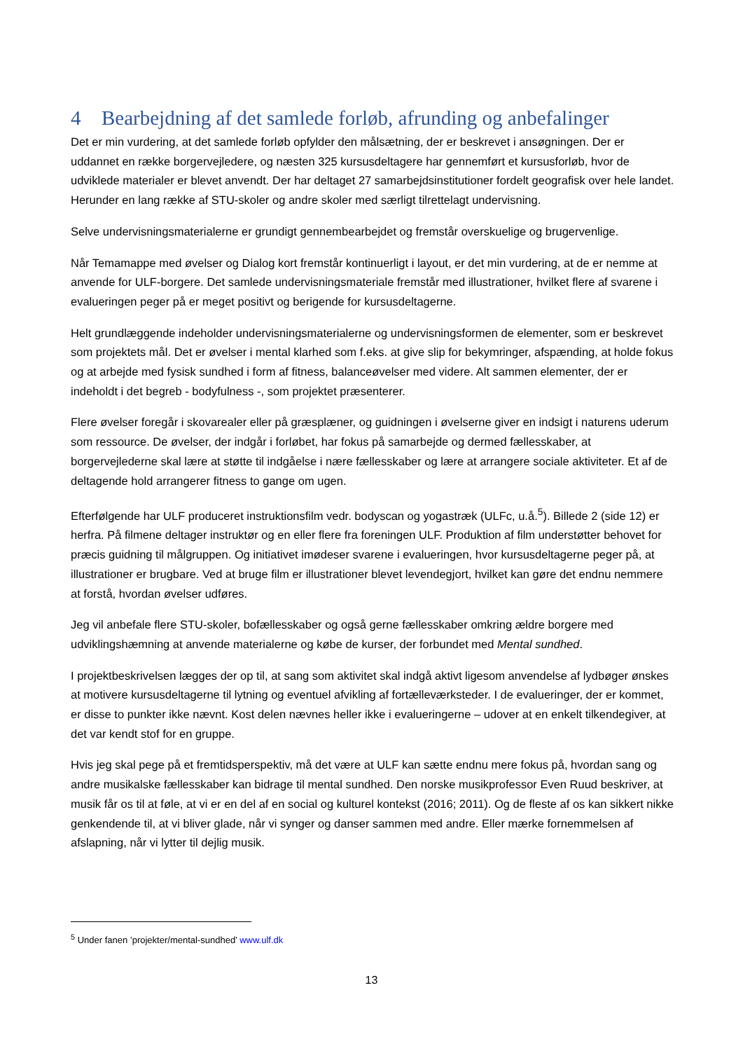4 Bearbejdning af det samlede forløb, afrunding og anbefalinger
Det er min vurdering, at det samlede forløb opfylder den målsætning, der er beskrevet i ansøgningen. Der er uddannet en række borgervejledere, og næsten 325 kursusdeltagere har gennemført et kursusforløb, hvor de udviklede materialer er blevet anvendt. Der har deltaget 27 samarbejdsinstitutioner fordelt geografisk over hele landet. Herunder en lang række af STU-skoler og andre skoler med særligt tilrettelagt undervisning.
Selve undervisningsmaterialerne er grundigt gennembearbejdet og fremstår overskuelige og brugervenlige.
Når Temamappe med øvelser og Dialog kort fremstår kontinuerligt i layout, er det min vurdering, at de er nemme at anvende for ULF-borgere. Det samlede undervisningsmateriale fremstår med illustrationer, hvilket flere af svarene i evalueringen peger på er meget positivt og berigende for kursusdeltagerne.
Helt grundlæggende indeholder undervisningsmaterialerne og undervisningsformen de elementer, som er beskrevet som projektets mål. Det er øvelser i mental klarhed som f.eks. at give slip for bekymringer, afspænding, at holde fokus og at arbejde med fysisk sundhed i form af fitness, balanceøvelser med videre. Alt sammen elementer, der er indeholdt i det begreb - bodyfulness -, som projektet præsenterer.
Flere øvelser foregår i skovarealer eller på græsplæner, og guidningen i øvelserne giver en indsigt i naturens uderum som ressource. De øvelser, der indgår i forløbet, har fokus på samarbejde og dermed fællesskaber, at borgervejlederne skal lære at støtte til indgåelse i nære fællesskaber og lære at arrangere sociale aktiviteter. Et af de deltagende hold arrangerer fitness to gange om ugen.
Efterfølgende har ULF produceret instruktionsfilm vedr. bodyscan og yogastræk (ULFc, u.å.<sup>5</sup>). Billede 2 (side 12) er herfra. På filmene deltager instruktør og en eller flere fra foreningen ULF. Produktion af film understøtter behovet for præcis guidning til målgruppen. Og initiativet imødeser svarene i evalueringen, hvor kursusdeltagerne peger på, at illustrationer er brugbare. Ved at bruge film er illustrationer blevet levendegjort, hvilket kan gøre det endnu nemmere at forstå, hvordan øvelser udføres.
Jeg vil anbefale flere STU-skoler, bofællesskaber og også gerne fællesskaber omkring ældre borgere med udviklingshæmning at anvende materialerne og købe de kurser, der forbundet med Mental sundhed.
I projektbeskrivelsen lægges der op til, at sang som aktivitet skal indgå aktivt ligesom anvendelse af lydbøger ønskes at motivere kursusdeltagerne til lytning og eventuel afvikling af fortælleværksteder. I de evalueringer, der er kommet, er disse to punkter ikke nævnt. Kost delen nævnes heller ikke i evalueringerne – udover at en enkelt tilkendegiver, at det var kendt stof for en gruppe.
Hvis jeg skal pege på et fremtidsperspektiv, må det være at ULF kan sætte endnu mere fokus på, hvordan sang og andre musikalske fællesskaber kan bidrage til mental sundhed. Den norske musikprofessor Even Ruud beskriver, at musik får os til at føle, at vi er en del af en social og kulturel kontekst (2016; 2011). Og de fleste af os kan sikkert nikke genkendende til, at vi bliver glade, når vi synger og danser sammen med andre. Eller mærke fornemmelsen af afslapning, når vi lytter til dejlig musik.
<sup>5</sup> Under fanen ’projekter/mental-sundhed’ www.ulf.dk
13